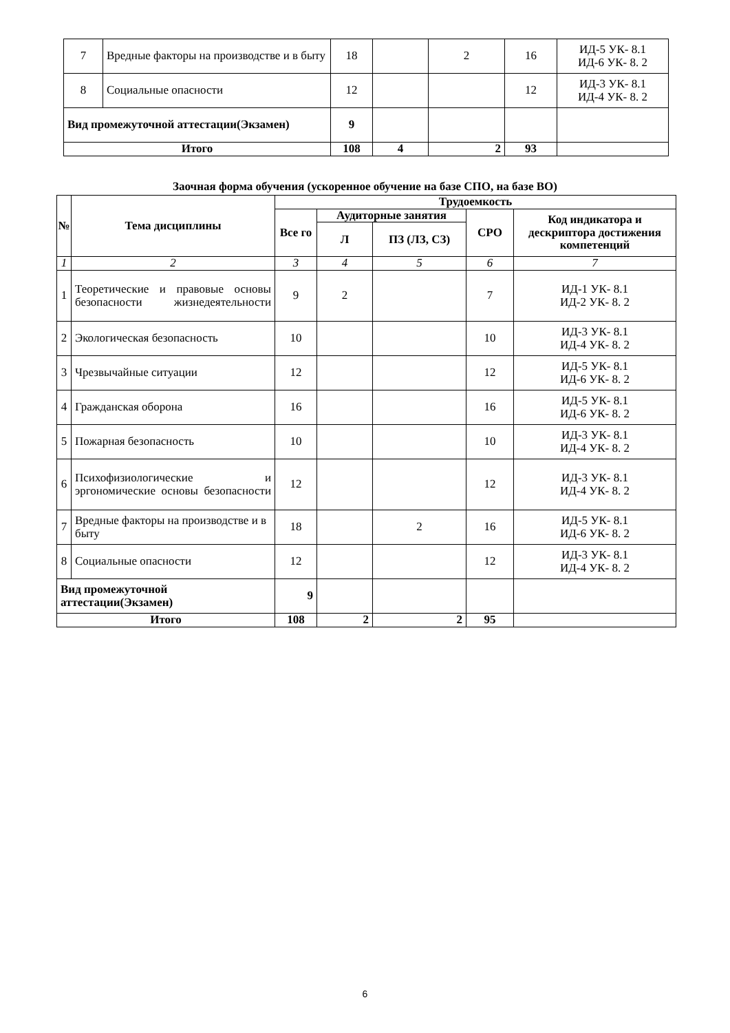| 7 | Вредные факторы на производстве и в быту | 18 | | 2 | 16 | ИД-5 УК- 8.1 ИД-6 УК- 8. 2 |
| 8 | Социальные опасности | 12 | | | 12 | ИД-3 УК- 8.1 ИД-4 УК- 8. 2 |
| Вид промежуточной аттестации(Экзамен) | | 9 | | | | |
| Итого | | 108 | 4 | 2 | 93 | |
Заочная форма обучения (ускоренное обучение на базе СПО, на базе ВО)
| № | Тема дисциплины | Трудоемкость | | | | |
| --- | --- | --- | --- | --- | --- | --- |
| | | Все го | Аудиторные занятия | | СРО | Код индикатора и дескриптора достижения компетенций |
| | | | Л | ПЗ (ЛЗ, СЗ) | | |
| 1 | 2 | 3 | 4 | 5 | 6 | 7 |
| 1 | Теоретические и правовые основы безопасности жизнедеятельности | 9 | 2 | | 7 | ИД-1 УК- 8.1 ИД-2 УК- 8. 2 |
| 2 | Экологическая безопасность | 10 | | | 10 | ИД-3 УК- 8.1 ИД-4 УК- 8. 2 |
| 3 | Чрезвычайные ситуации | 12 | | | 12 | ИД-5 УК- 8.1 ИД-6 УК- 8. 2 |
| 4 | Гражданская оборона | 16 | | | 16 | ИД-5 УК- 8.1 ИД-6 УК- 8. 2 |
| 5 | Пожарная безопасность | 10 | | | 10 | ИД-3 УК- 8.1 ИД-4 УК- 8. 2 |
| 6 | Психофизиологические и эргономические основы безопасности | 12 | | | 12 | ИД-3 УК- 8.1 ИД-4 УК- 8. 2 |
| 7 | Вредные факторы на производстве и в быту | 18 | | 2 | 16 | ИД-5 УК- 8.1 ИД-6 УК- 8. 2 |
| 8 | Социальные опасности | 12 | | | 12 | ИД-3 УК- 8.1 ИД-4 УК- 8. 2 |
| Вид промежуточной аттестации(Экзамен) | | 9 | | | | |
| Итого | | 108 | 2 | 2 | 95 | |
6